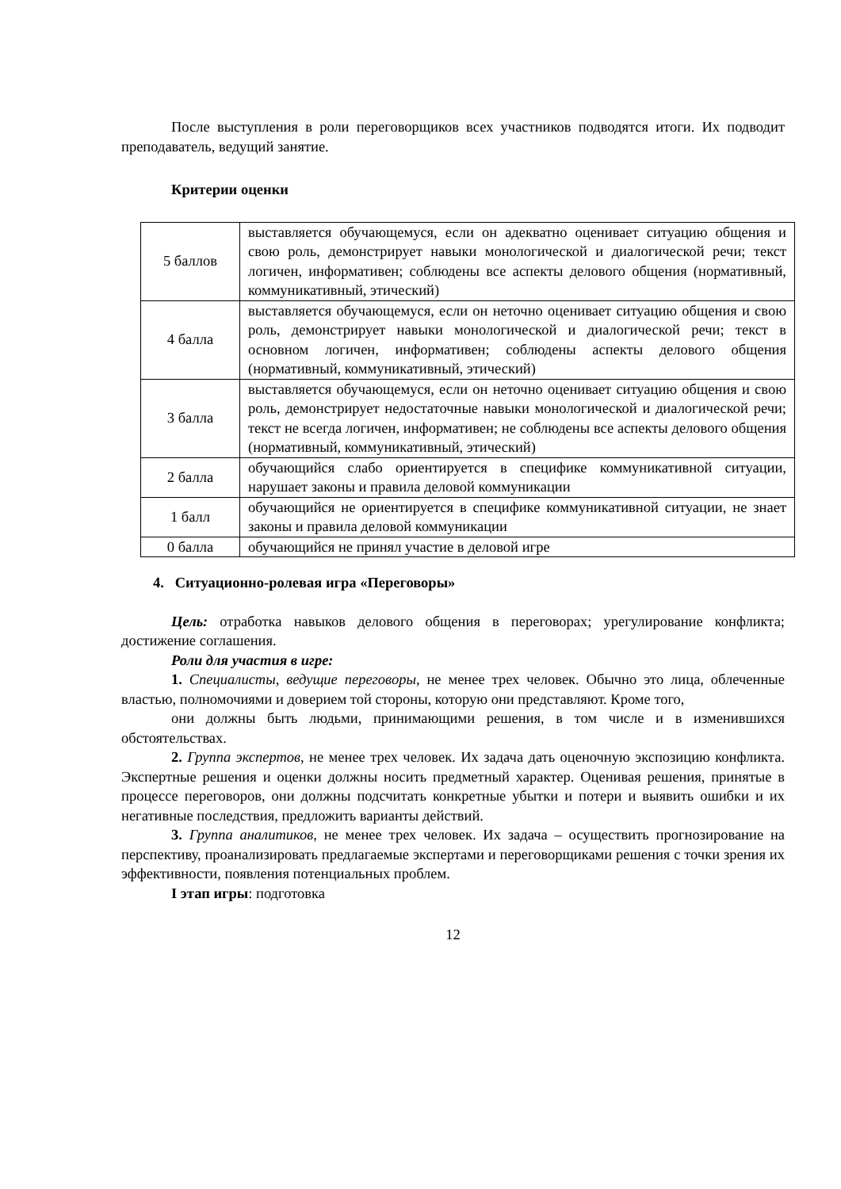После выступления в роли переговорщиков всех участников подводятся итоги. Их подводит преподаватель, ведущий занятие.
Критерии оценки
| 5 баллов | выставляется обучающемуся, если он адекватно оценивает ситуацию общения и свою роль, демонстрирует навыки монологической и диалогической речи; текст логичен, информативен; соблюдены все аспекты делового общения (нормативный, коммуникативный, этический) |
| 4 балла | выставляется обучающемуся, если он неточно оценивает ситуацию общения и свою роль, демонстрирует навыки монологической и диалогической речи; текст в основном логичен, информативен; соблюдены аспекты делового общения (нормативный, коммуникативный, этический) |
| 3 балла | выставляется обучающемуся, если он неточно оценивает ситуацию общения и свою роль, демонстрирует недостаточные навыки монологической и диалогической речи; текст не всегда логичен, информативен; не соблюдены все аспекты делового общения (нормативный, коммуникативный, этический) |
| 2 балла | обучающийся слабо ориентируется в специфике коммуникативной ситуации, нарушает законы и правила деловой коммуникации |
| 1 балл | обучающийся не ориентируется в специфике коммуникативной ситуации, не знает законы и правила деловой коммуникации |
| 0 балла | обучающийся не принял участие в деловой игре |
4. Ситуационно-ролевая игра «Переговоры»
Цель: отработка навыков делового общения в переговорах; урегулирование конфликта; достижение соглашения.
Роли для участия в игре:
1. Специалисты, ведущие переговоры, не менее трех человек. Обычно это лица, облеченные властью, полномочиями и доверием той стороны, которую они представляют. Кроме того,
они должны быть людьми, принимающими решения, в том числе и в изменившихся обстоятельствах.
2. Группа экспертов, не менее трех человек. Их задача дать оценочную экспозицию конфликта. Экспертные решения и оценки должны носить предметный характер. Оценивая решения, принятые в процессе переговоров, они должны подсчитать конкретные убытки и потери и выявить ошибки и их негативные последствия, предложить варианты действий.
3. Группа аналитиков, не менее трех человек. Их задача – осуществить прогнозирование на перспективу, проанализировать предлагаемые экспертами и переговорщиками решения с точки зрения их эффективности, появления потенциальных проблем.
I этап игры: подготовка
12